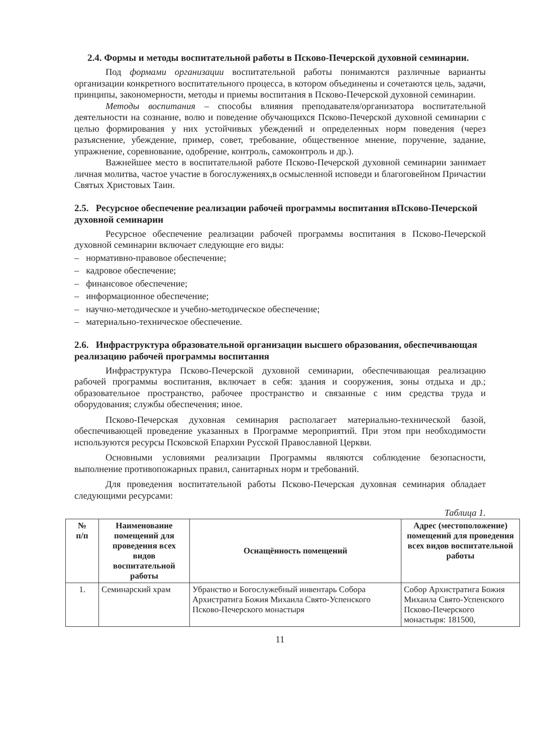2.4. Формы и методы воспитательной работы в Псково-Печерской духовной семинарии.
Под формами организации воспитательной работы понимаются различные варианты организации конкретного воспитательного процесса, в котором объединены и сочетаются цель, задачи, принципы, закономерности, методы и приемы воспитания в Псково-Печерской духовной семинарии.
Методы воспитания – способы влияния преподавателя/организатора воспитательной деятельности на сознание, волю и поведение обучающихся Псково-Печерской духовной семинарии с целью формирования у них устойчивых убеждений и определенных норм поведения (через разъяснение, убеждение, пример, совет, требование, общественное мнение, поручение, задание, упражнение, соревнование, одобрение, контроль, самоконтроль и др.).
Важнейшее место в воспитательной работе Псково-Печерской духовной семинарии занимает личная молитва, частое участие в богослужениях,в осмысленной исповеди и благоговейном Причастии Святых Христовых Таин.
2.5. Ресурсное обеспечение реализации рабочей программы воспитания вПсково-Печерской духовной семинарии
Ресурсное обеспечение реализации рабочей программы воспитания в Псково-Печерской духовной семинарии включает следующие его виды:
– нормативно-правовое обеспечение;
– кадровое обеспечение;
– финансовое обеспечение;
– информационное обеспечение;
– научно-методическое и учебно-методическое обеспечение;
– материально-техническое обеспечение.
2.6. Инфраструктура образовательной организации высшего образования, обеспечивающая реализацию рабочей программы воспитания
Инфраструктура Псково-Печерской духовной семинарии, обеспечивающая реализацию рабочей программы воспитания, включает в себя: здания и сооружения, зоны отдыха и др.; образовательное пространство, рабочее пространство и связанные с ним средства труда и оборудования; службы обеспечения; иное.
Псково-Печерская духовная семинария располагает материально-технической базой, обеспечивающей проведение указанных в Программе мероприятий. При этом при необходимости используются ресурсы Псковской Епархии Русской Православной Церкви.
Основными условиями реализации Программы являются соблюдение безопасности, выполнение противопожарных правил, санитарных норм и требований.
Для проведения воспитательной работы Псково-Печерская духовная семинария обладает следующими ресурсами:
Таблица 1.
| № п/п | Наименование помещений для проведения всех видов воспитательной работы | Оснащённость помещений | Адрес (местоположение) помещений для проведения всех видов воспитательной работы |
| --- | --- | --- | --- |
| 1. | Семинарский храм | Убранство и Богослужебный инвентарь Собора Архистратига Божия Михаила Свято-Успенского Псково-Печерского монастыря | Собор Архистратига Божия Михаила Свято-Успенского Псково-Печерского монастыря: 181500, |
11